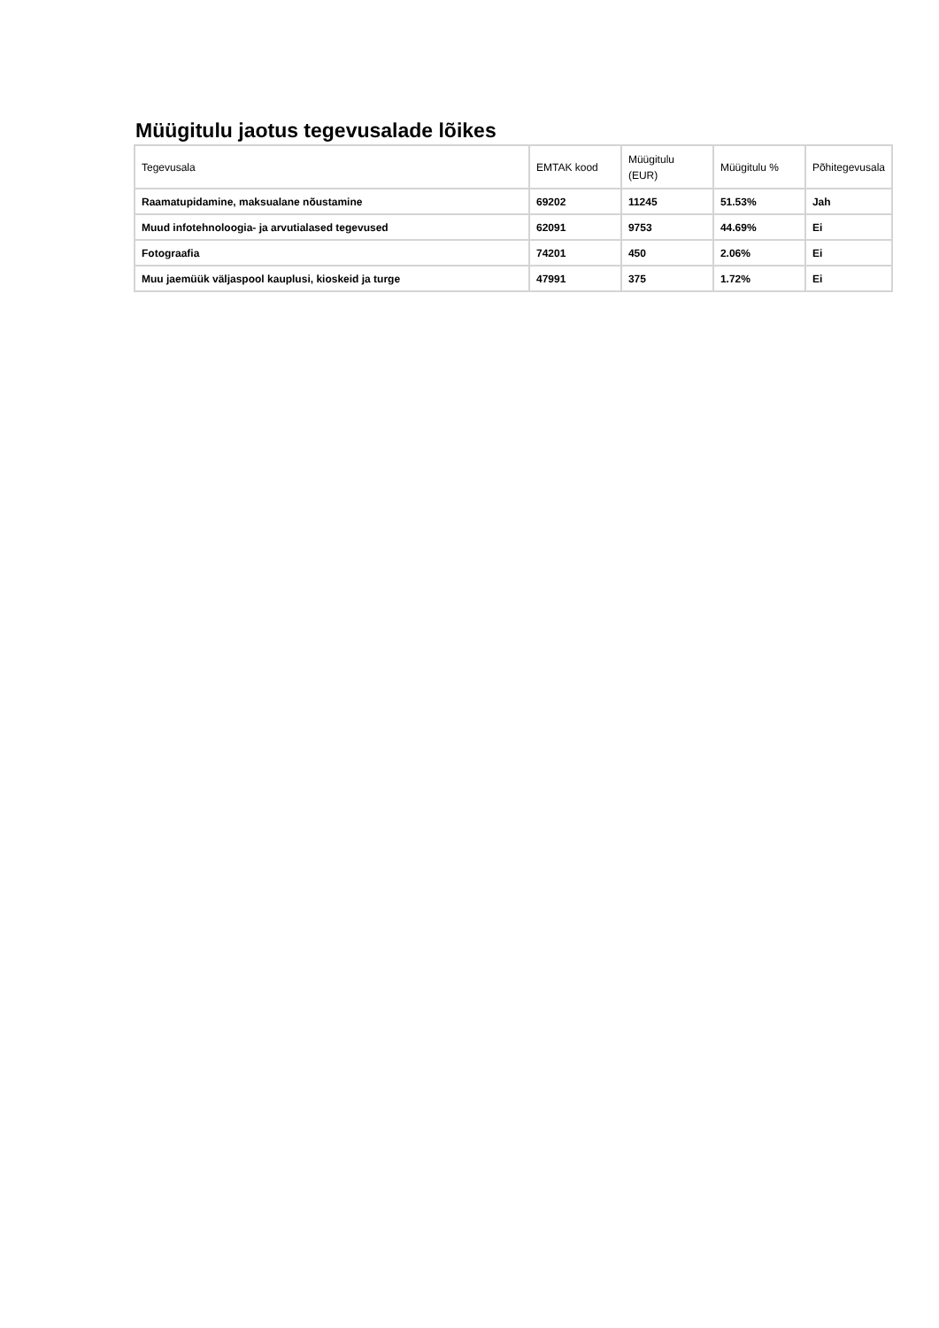Müügitulu jaotus tegevusalade lõikes
| Tegevusala | EMTAK kood | Müügitulu (EUR) | Müügitulu % | Põhitegevusala |
| --- | --- | --- | --- | --- |
| Raamatupidamine, maksualane nõustamine | 69202 | 11245 | 51.53% | Jah |
| Muud infotehnoloogia- ja arvutialased tegevused | 62091 | 9753 | 44.69% | Ei |
| Fotograafia | 74201 | 450 | 2.06% | Ei |
| Muu jaemüük väljaspool kauplusi, kioskeid ja turge | 47991 | 375 | 1.72% | Ei |